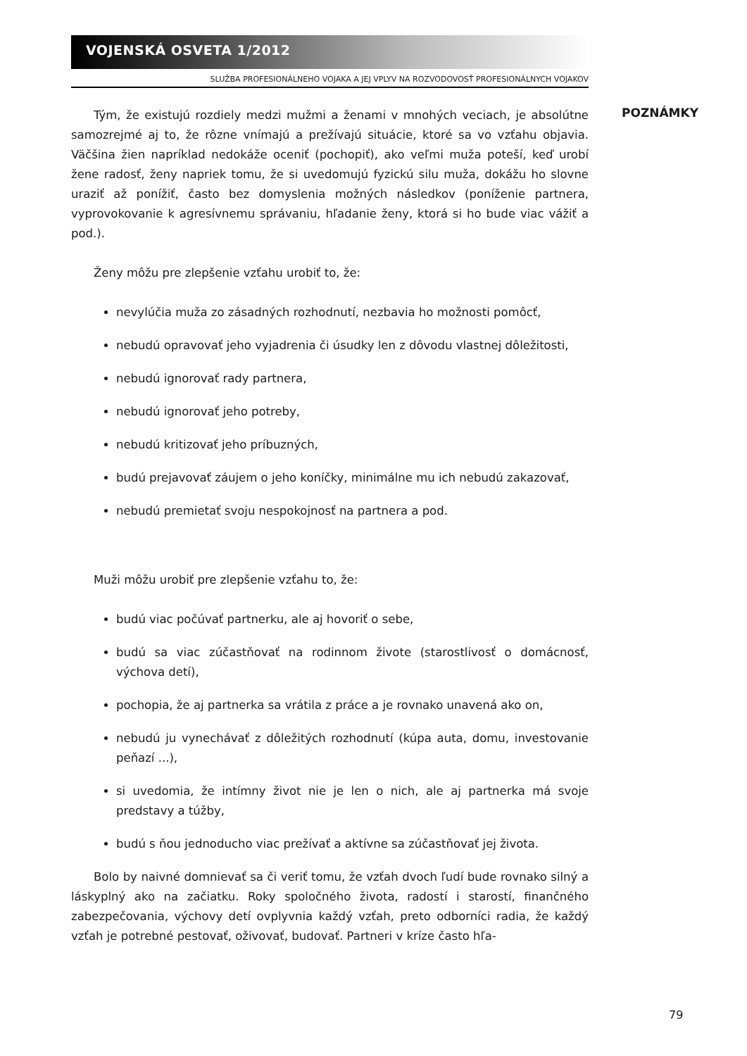VOJENSKÁ OSVETA 1/2012
SLUŽBA PROFESIONÁLNEHO VOJAKA A JEJ VPLYV NA ROZVODOVOSŤ PROFESIONÁLNYCH VOJAKOV
POZNÁMKY
Tým, že existujú rozdiely medzi mužmi a ženami v mnohých veciach, je absolútne samozrejmé aj to, že rôzne vnímajú a prežívajú situácie, ktoré sa vo vzťahu objavia. Väčšina žien napríklad nedokáže oceniť (pochopiť), ako veľmi muža poteší, keď urobí žene radosť, ženy napriek tomu, že si uvedomujú fyzickú silu muža, dokážu ho slovne uraziť až ponížiť, často bez domyslenia možných následkov (poníženie partnera, vyprovokovanie k agresívnemu správaniu, hľadanie ženy, ktorá si ho bude viac vážiť a pod.).
Ženy môžu pre zlepšenie vzťahu urobiť to, že:
nevylúčia muža zo zásadných rozhodnutí, nezbavia ho možnosti pomôcť,
nebudú opravovať jeho vyjadrenia či úsudky len z dôvodu vlastnej dôležitosti,
nebudú ignorovať rady partnera,
nebudú ignorovať jeho potreby,
nebudú kritizovať jeho príbuzných,
budú prejavovať záujem o jeho koníčky, minimálne mu ich nebudú zakazovať,
nebudú premietať svoju nespokojnosť na partnera a pod.
Muži môžu urobiť pre zlepšenie vzťahu to, že:
budú viac počúvať partnerku, ale aj hovoriť o sebe,
budú sa viac zúčastňovať na rodinnom živote (starostlivosť o domácnosť, výchova detí),
pochopia, že aj partnerka sa vrátila z práce a je rovnako unavená ako on,
nebudú ju vynechávať z dôležitých rozhodnutí (kúpa auta, domu, investovanie peňazí ...),
si uvedomia, že intímny život nie je len o nich, ale aj partnerka má svoje predstavy a túžby,
budú s ňou jednoducho viac prežívať a aktívne sa zúčastňovať jej života.
Bolo by naivné domnievať sa či veriť tomu, že vzťah dvoch ľudí bude rovnako silný a láskyplný ako na začiatku. Roky spoločného života, radostí i starostí, finančného zabezpečovania, výchovy detí ovplyvnia každý vzťah, preto odborníci radia, že každý vzťah je potrebné pestovať, oživovať, budovať. Partneri v kríze často hľa-
79